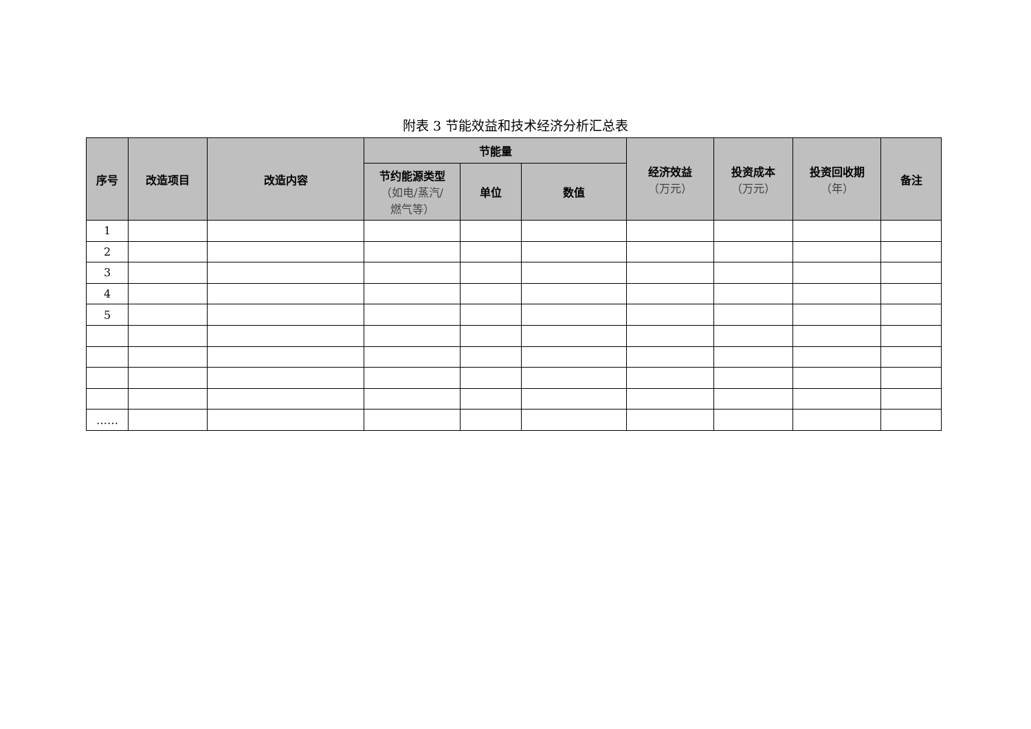附表 3 节能效益和技术经济分析汇总表
| 序号 | 改造项目 | 改造内容 | 节能量 | | | 经济效益 （万元） | 投资成本 （万元） | 投资回收期 （年） | 备注 |
| --- | --- | --- | --- | --- | --- | --- | --- | --- | --- |
| | | | 节约能源类型 （如电/蒸汽/ 燃气等） | 单位 | 数值 | | | | |
| 1 | | | | | | | | | |
| 2 | | | | | | | | | |
| 3 | | | | | | | | | |
| 4 | | | | | | | | | |
| 5 | | | | | | | | | |
| …… | | | | | | | | | |